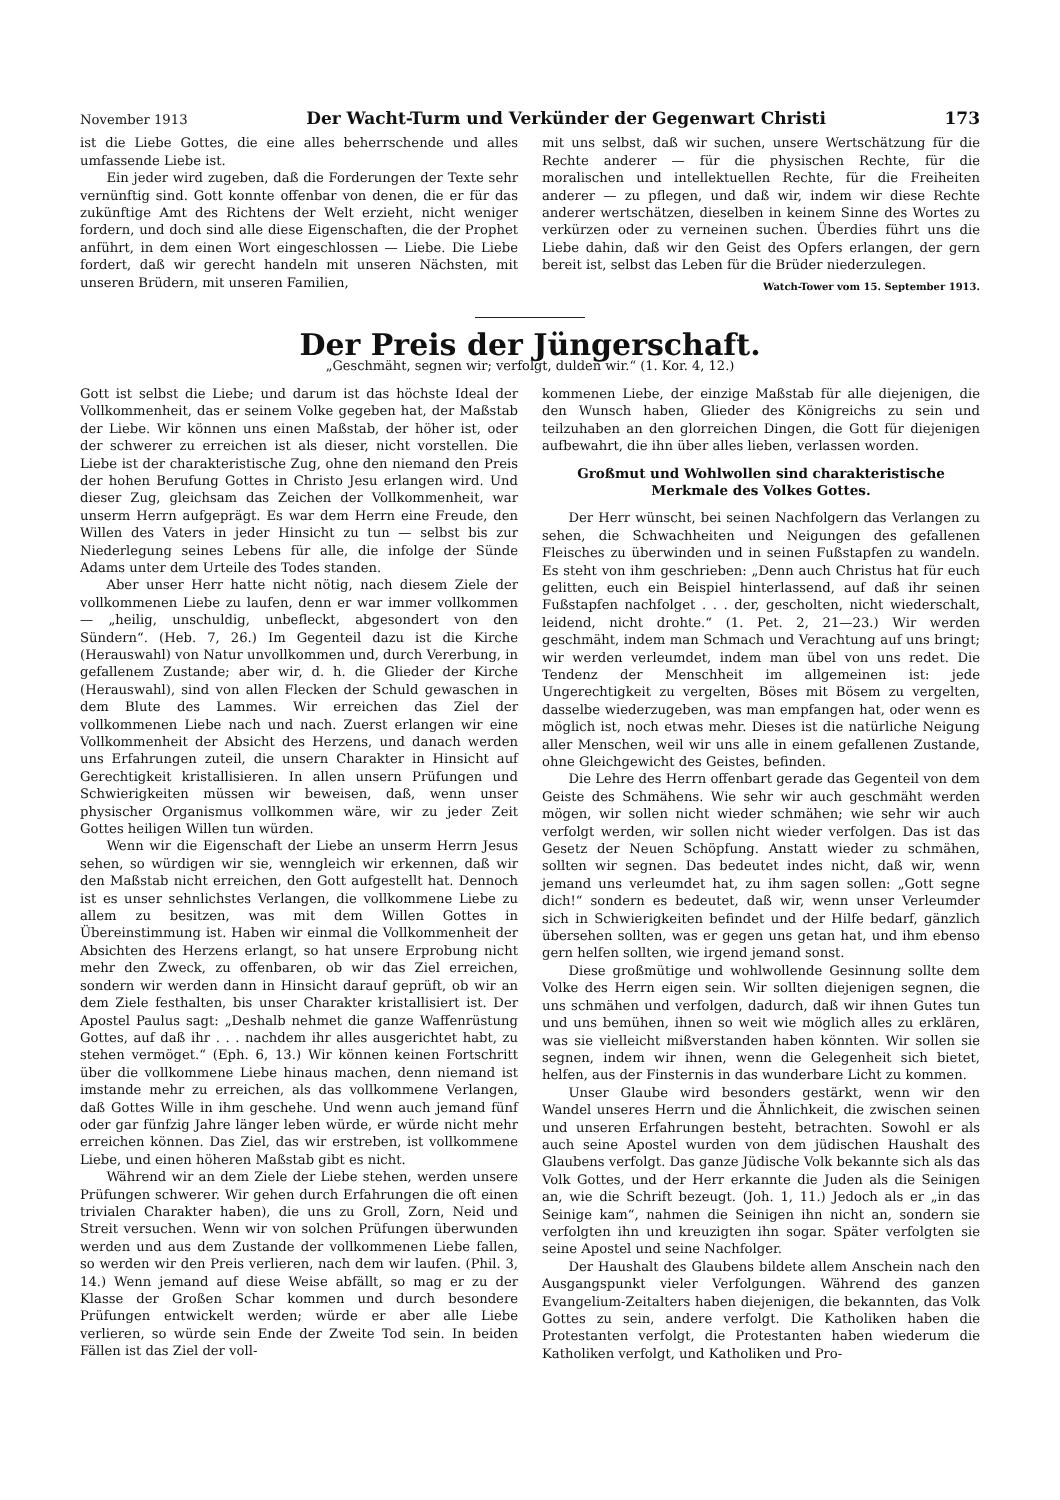November 1913 Der Wacht-Turm und Verkünder der Gegenwart Christi 173
ist die Liebe Gottes, die eine alles beherrschende und alles umfassende Liebe ist.
Ein jeder wird zugeben, daß die Forderungen der Texte sehr vernünftig sind. Gott konnte offenbar von denen, die er für das zukünftige Amt des Richtens der Welt erzieht, nicht weniger fordern, und doch sind alle diese Eigenschaften, die der Prophet anführt, in dem einen Wort eingeschlossen — Liebe. Die Liebe fordert, daß wir gerecht handeln mit unseren Nächsten, mit unseren Brüdern, mit unseren Familien,
mit uns selbst, daß wir suchen, unsere Wertschätzung für die Rechte anderer — für die physischen Rechte, für die moralischen und intellektuellen Rechte, für die Freiheiten anderer — zu pflegen, und daß wir, indem wir diese Rechte anderer wertschätzen, dieselben in keinem Sinne des Wortes zu verkürzen oder zu verneinen suchen. Überdies führt uns die Liebe dahin, daß wir den Geist des Opfers erlangen, der gern bereit ist, selbst das Leben für die Brüder niederzulegen.
Watch-Tower vom 15. September 1913.
Der Preis der Jüngerschaft.
„Geschmäht, segnen wir; verfolgt, dulden wir.“ (1. Kor. 4, 12.)
Gott ist selbst die Liebe; und darum ist das höchste Ideal der Vollkommenheit, das er seinem Volke gegeben hat, der Maßstab der Liebe. Wir können uns einen Maßstab, der höher ist, oder der schwerer zu erreichen ist als dieser, nicht vorstellen. Die Liebe ist der charakteristische Zug, ohne den niemand den Preis der hohen Berufung Gottes in Christo Jesu erlangen wird. Und dieser Zug, gleichsam das Zeichen der Vollkommenheit, war unserm Herrn aufgeprägt. Es war dem Herrn eine Freude, den Willen des Vaters in jeder Hinsicht zu tun — selbst bis zur Niederlegung seines Lebens für alle, die infolge der Sünde Adams unter dem Urteile des Todes standen.
Aber unser Herr hatte nicht nötig, nach diesem Ziele der vollkommenen Liebe zu laufen, denn er war immer vollkommen — „heilig, unschuldig, unbefleckt, abgesondert von den Sündern“. (Heb. 7, 26.) Im Gegenteil dazu ist die Kirche (Herauswahl) von Natur unvollkommen und, durch Vererbung, in gefallenem Zustande; aber wir, d. h. die Glieder der Kirche (Herauswahl), sind von allen Flecken der Schuld gewaschen in dem Blute des Lammes. Wir erreichen das Ziel der vollkommenen Liebe nach und nach. Zuerst erlangen wir eine Vollkommenheit der Absicht des Herzens, und danach werden uns Erfahrungen zuteil, die unsern Charakter in Hinsicht auf Gerechtigkeit kristallisieren. In allen unsern Prüfungen und Schwierigkeiten müssen wir beweisen, daß, wenn unser physischer Organismus vollkommen wäre, wir zu jeder Zeit Gottes heiligen Willen tun würden.
Wenn wir die Eigenschaft der Liebe an unserm Herrn Jesus sehen, so würdigen wir sie, wenngleich wir erkennen, daß wir den Maßstab nicht erreichen, den Gott aufgestellt hat. Dennoch ist es unser sehnlichstes Verlangen, die vollkommene Liebe zu allem zu besitzen, was mit dem Willen Gottes in Übereinstimmung ist. Haben wir einmal die Vollkommenheit der Absichten des Herzens erlangt, so hat unsere Erprobung nicht mehr den Zweck, zu offenbaren, ob wir das Ziel erreichen, sondern wir werden dann in Hinsicht darauf geprüft, ob wir an dem Ziele festhalten, bis unser Charakter kristallisiert ist. Der Apostel Paulus sagt: „Deshalb nehmet die ganze Waffenrüstung Gottes, auf daß ihr . . . nachdem ihr alles ausgerichtet habt, zu stehen vermöget.“ (Eph. 6, 13.) Wir können keinen Fortschritt über die vollkommene Liebe hinaus machen, denn niemand ist imstande mehr zu erreichen, als das vollkommene Verlangen, daß Gottes Wille in ihm geschehe. Und wenn auch jemand fünf oder gar fünfzig Jahre länger leben würde, er würde nicht mehr erreichen können. Das Ziel, das wir erstreben, ist vollkommene Liebe, und einen höheren Maßstab gibt es nicht.
Während wir an dem Ziele der Liebe stehen, werden unsere Prüfungen schwerer. Wir gehen durch Erfahrungen die oft einen trivialen Charakter haben), die uns zu Groll, Zorn, Neid und Streit versuchen. Wenn wir von solchen Prüfungen überwunden werden und aus dem Zustande der vollkommenen Liebe fallen, so werden wir den Preis verlieren, nach dem wir laufen. (Phil. 3, 14.) Wenn jemand auf diese Weise abfällt, so mag er zu der Klasse der Großen Schar kommen und durch besondere Prüfungen entwickelt werden; würde er aber alle Liebe verlieren, so würde sein Ende der Zweite Tod sein. In beiden Fällen ist das Ziel der voll-
kommenen Liebe, der einzige Maßstab für alle diejenigen, die den Wunsch haben, Glieder des Königreichs zu sein und teilzuhaben an den glorreichen Dingen, die Gott für diejenigen aufbewahrt, die ihn über alles lieben, verlassen worden.
Großmut und Wohlwollen sind charakteristische Merkmale des Volkes Gottes.
Der Herr wünscht, bei seinen Nachfolgern das Verlangen zu sehen, die Schwachheiten und Neigungen des gefallenen Fleisches zu überwinden und in seinen Fußstapfen zu wandeln. Es steht von ihm geschrieben: „Denn auch Christus hat für euch gelitten, euch ein Beispiel hinterlassend, auf daß ihr seinen Fußstapfen nachfolget . . . der, gescholten, nicht wiederschalt, leidend, nicht drohte.“ (1. Pet. 2, 21—23.) Wir werden geschmäht, indem man Schmach und Verachtung auf uns bringt; wir werden verleumdet, indem man übel von uns redet. Die Tendenz der Menschheit im allgemeinen ist: jede Ungerechtigkeit zu vergelten, Böses mit Bösem zu vergelten, dasselbe wiederzugeben, was man empfangen hat, oder wenn es möglich ist, noch etwas mehr. Dieses ist die natürliche Neigung aller Menschen, weil wir uns alle in einem gefallenen Zustande, ohne Gleichgewicht des Geistes, befinden.
Die Lehre des Herrn offenbart gerade das Gegenteil von dem Geiste des Schmähens. Wie sehr wir auch geschmäht werden mögen, wir sollen nicht wieder schmähen; wie sehr wir auch verfolgt werden, wir sollen nicht wieder verfolgen. Das ist das Gesetz der Neuen Schöpfung. Anstatt wieder zu schmähen, sollten wir segnen. Das bedeutet indes nicht, daß wir, wenn jemand uns verleumdet hat, zu ihm sagen sollen: „Gott segne dich!“ sondern es bedeutet, daß wir, wenn unser Verleumder sich in Schwierigkeiten befindet und der Hilfe bedarf, gänzlich übersehen sollten, was er gegen uns getan hat, und ihm ebenso gern helfen sollten, wie irgend jemand sonst.
Diese großmütige und wohlwollende Gesinnung sollte dem Volke des Herrn eigen sein. Wir sollten diejenigen segnen, die uns schmähen und verfolgen, dadurch, daß wir ihnen Gutes tun und uns bemühen, ihnen so weit wie möglich alles zu erklären, was sie vielleicht mißverstanden haben könnten. Wir sollen sie segnen, indem wir ihnen, wenn die Gelegenheit sich bietet, helfen, aus der Finsternis in das wunderbare Licht zu kommen.
Unser Glaube wird besonders gestärkt, wenn wir den Wandel unseres Herrn und die Ähnlichkeit, die zwischen seinen und unseren Erfahrungen besteht, betrachten. Sowohl er als auch seine Apostel wurden von dem jüdischen Haushalt des Glaubens verfolgt. Das ganze Jüdische Volk bekannte sich als das Volk Gottes, und der Herr erkannte die Juden als die Seinigen an, wie die Schrift bezeugt. (Joh. 1, 11.) Jedoch als er „in das Seinige kam“, nahmen die Seinigen ihn nicht an, sondern sie verfolgten ihn und kreuzigten ihn sogar. Später verfolgten sie seine Apostel und seine Nachfolger.
Der Haushalt des Glaubens bildete allem Anschein nach den Ausgangspunkt vieler Verfolgungen. Während des ganzen Evangelium-Zeitalters haben diejenigen, die bekannten, das Volk Gottes zu sein, andere verfolgt. Die Katholiken haben die Protestanten verfolgt, die Protestanten haben wiederum die Katholiken verfolgt, und Katholiken und Pro-